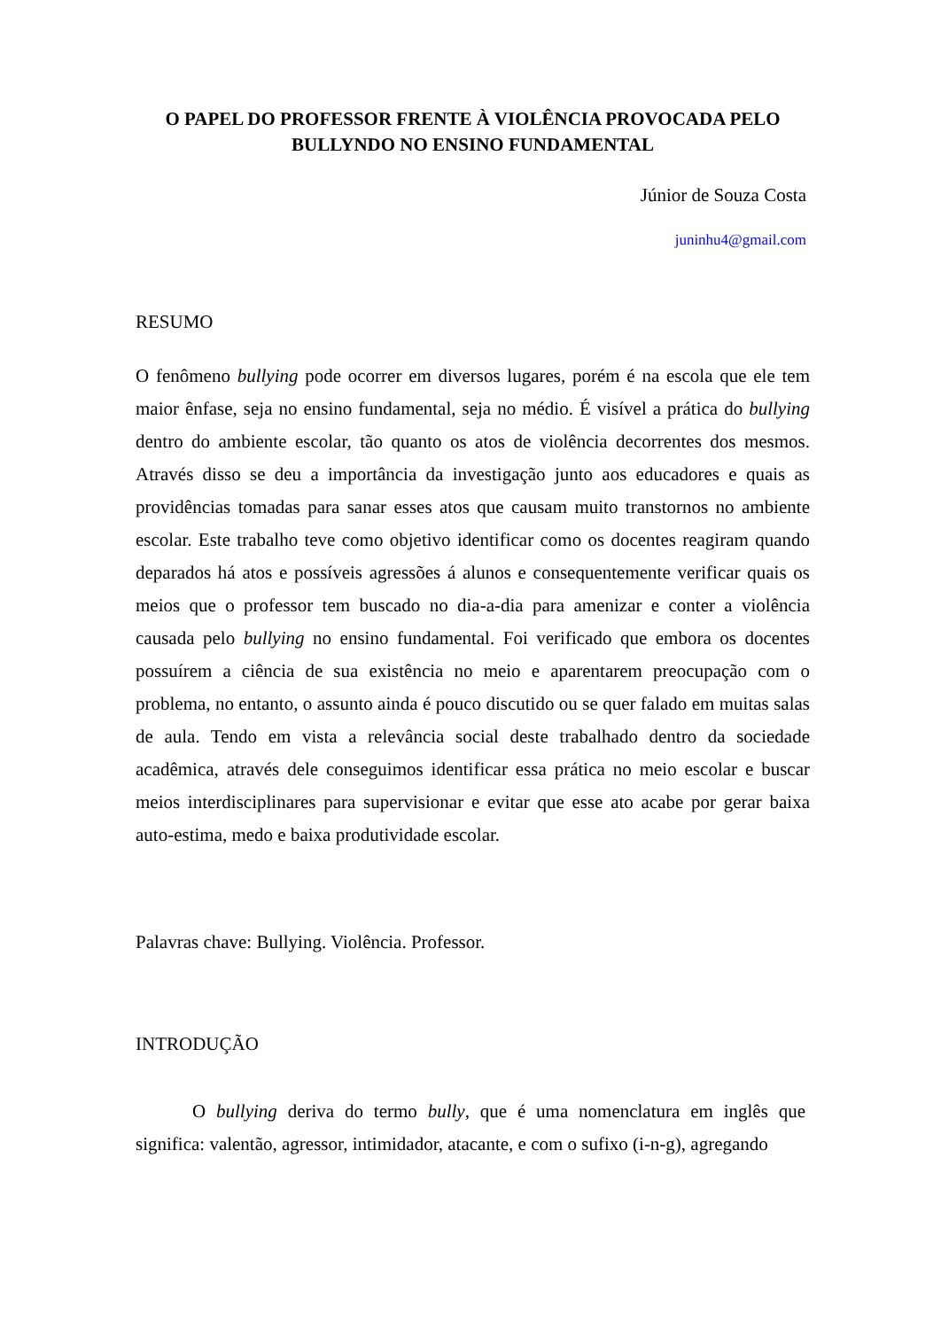O PAPEL DO PROFESSOR FRENTE À VIOLÊNCIA PROVOCADA PELO BULLYNDO NO ENSINO FUNDAMENTAL
Júnior de Souza Costa
juninhu4@gmail.com
RESUMO
O fenômeno bullying pode ocorrer em diversos lugares, porém é na escola que ele tem maior ênfase, seja no ensino fundamental, seja no médio. É visível a prática do bullying dentro do ambiente escolar, tão quanto os atos de violência decorrentes dos mesmos. Através disso se deu a importância da investigação junto aos educadores e quais as providências tomadas para sanar esses atos que causam muito transtornos no ambiente escolar. Este trabalho teve como objetivo identificar como os docentes reagiram quando deparados há atos e possíveis agressões á alunos e consequentemente verificar quais os meios que o professor tem buscado no dia-a-dia para amenizar e conter a violência causada pelo bullying no ensino fundamental. Foi verificado que embora os docentes possuírem a ciência de sua existência no meio e aparentarem preocupação com o problema, no entanto, o assunto ainda é pouco discutido ou se quer falado em muitas salas de aula. Tendo em vista a relevância social deste trabalhado dentro da sociedade acadêmica, através dele conseguimos identificar essa prática no meio escolar e buscar meios interdisciplinares para supervisionar e evitar que esse ato acabe por gerar baixa auto-estima, medo e baixa produtividade escolar.
Palavras chave: Bullying. Violência. Professor.
INTRODUÇÃO
O bullying deriva do termo bully, que é uma nomenclatura em inglês que significa: valentão, agressor, intimidador, atacante, e com o sufixo (i-n-g), agregando